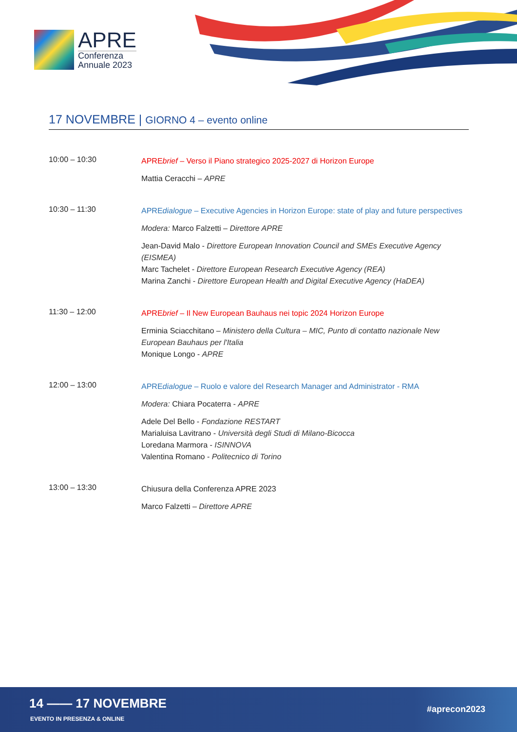APRE
Conferenza
Annuale 2023
17 NOVEMBRE | GIORNO 4 – evento online
10:00 – 10:30
APREbrief – Verso il Piano strategico 2025-2027 di Horizon Europe
Mattia Ceracchi – APRE
10:30 – 11:30
APREdialogue – Executive Agencies in Horizon Europe: state of play and future perspectives
Modera: Marco Falzetti – Direttore APRE
Jean-David Malo - Direttore European Innovation Council and SMEs Executive Agency (EISMEA)
Marc Tachelet - Direttore European Research Executive Agency (REA)
Marina Zanchi - Direttore European Health and Digital Executive Agency (HaDEA)
11:30 – 12:00
APREbrief – Il New European Bauhaus nei topic 2024 Horizon Europe
Erminia Sciacchitano – Ministero della Cultura – MIC, Punto di contatto nazionale New European Bauhaus per l'Italia
Monique Longo - APRE
12:00 – 13:00
APREdialogue – Ruolo e valore del Research Manager and Administrator - RMA
Modera: Chiara Pocaterra - APRE
Adele Del Bello - Fondazione RESTART
Marialuisa Lavitrano - Università degli Studi di Milano-Bicocca
Loredana Marmora - ISINNOVA
Valentina Romano - Politecnico di Torino
13:00 – 13:30
Chiusura della Conferenza APRE 2023
Marco Falzetti – Direttore APRE
14 —— 17 NOVEMBRE
EVENTO IN PRESENZA & ONLINE
#aprecon2023